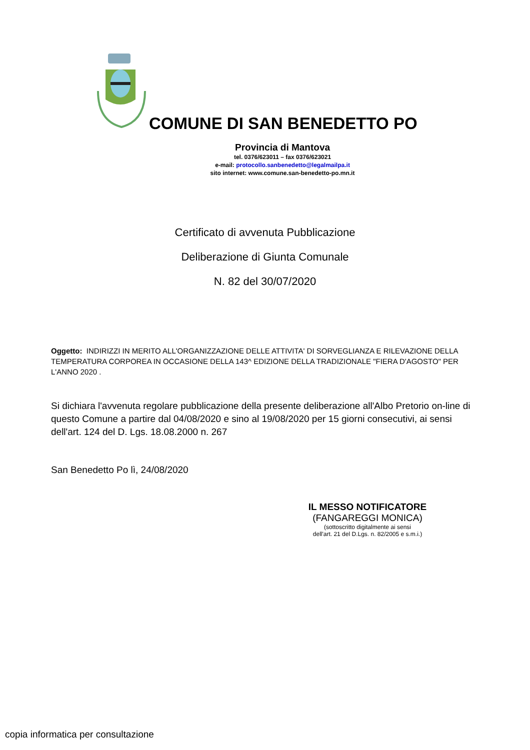COMUNE DI SAN BENEDETTO PO
Provincia di Mantova
tel. 0376/623011 – fax 0376/623021
e-mail: protocollo.sanbenedetto@legalmailpa.it
sito internet: www.comune.san-benedetto-po.mn.it
Certificato di avvenuta Pubblicazione
Deliberazione di Giunta Comunale
N. 82 del 30/07/2020
Oggetto: INDIRIZZI IN MERITO ALL'ORGANIZZAZIONE DELLE ATTIVITA' DI SORVEGLIANZA E RILEVAZIONE DELLA TEMPERATURA CORPOREA IN OCCASIONE DELLA 143^ EDIZIONE DELLA TRADIZIONALE "FIERA D'AGOSTO" PER L'ANNO 2020 .
Si dichiara l'avvenuta regolare pubblicazione della presente deliberazione all'Albo Pretorio on-line di questo Comune a partire dal 04/08/2020 e sino al 19/08/2020 per 15 giorni consecutivi, ai sensi dell'art. 124 del D. Lgs. 18.08.2000 n. 267
San Benedetto Po lì, 24/08/2020
IL MESSO NOTIFICATORE
(FANGAREGGI MONICA)
(sottoscritto digitalmente ai sensi
dell'art. 21 del D.Lgs. n. 82/2005 e s.m.i.)
copia informatica per consultazione